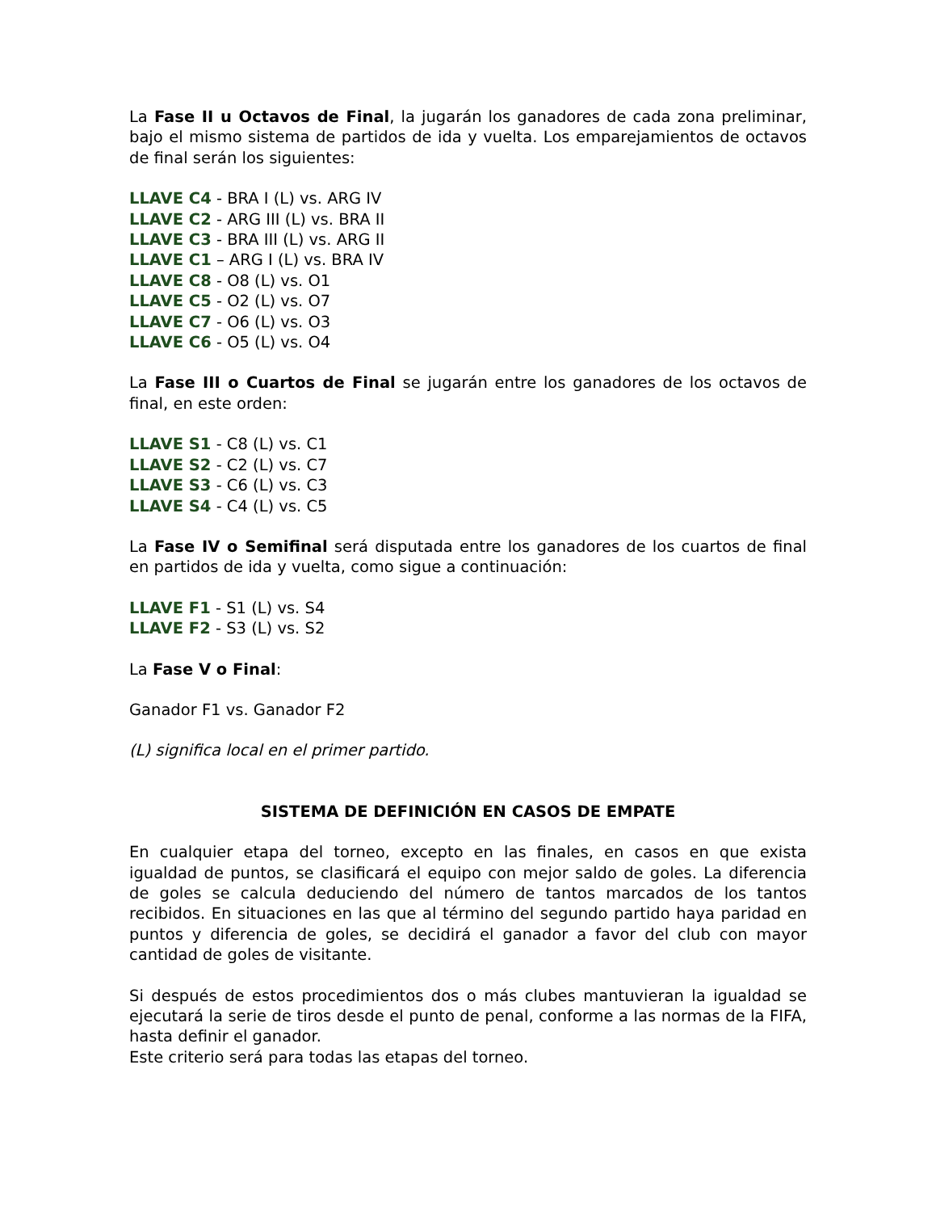La Fase II u Octavos de Final, la jugarán los ganadores de cada zona preliminar, bajo el mismo sistema de partidos de ida y vuelta. Los emparejamientos de octavos de final serán los siguientes:
LLAVE C4 - BRA I (L) vs. ARG IV
LLAVE C2 - ARG III (L) vs. BRA II
LLAVE C3 - BRA III (L) vs. ARG II
LLAVE C1 – ARG I (L) vs. BRA IV
LLAVE C8 - O8 (L) vs. O1
LLAVE C5 - O2 (L) vs. O7
LLAVE C7 - O6 (L) vs. O3
LLAVE C6 - O5 (L) vs. O4
La Fase III o Cuartos de Final se jugarán entre los ganadores de los octavos de final, en este orden:
LLAVE S1 - C8 (L) vs. C1
LLAVE S2 - C2 (L) vs. C7
LLAVE S3 - C6 (L) vs. C3
LLAVE S4 - C4 (L) vs. C5
La Fase IV o Semifinal será disputada entre los ganadores de los cuartos de final en partidos de ida y vuelta, como sigue a continuación:
LLAVE F1 - S1 (L) vs. S4
LLAVE F2 - S3 (L) vs. S2
La Fase V o Final:
Ganador F1 vs. Ganador F2
(L) significa local en el primer partido.
SISTEMA DE DEFINICIÓN EN CASOS DE EMPATE
En cualquier etapa del torneo, excepto en las finales, en casos en que exista igualdad de puntos, se clasificará el equipo con mejor saldo de goles. La diferencia de goles se calcula deduciendo del número de tantos marcados de los tantos recibidos. En situaciones en las que al término del segundo partido haya paridad en puntos y diferencia de goles, se decidirá el ganador a favor del club con mayor cantidad de goles de visitante.
Si después de estos procedimientos dos o más clubes mantuvieran la igualdad se ejecutará la serie de tiros desde el punto de penal, conforme a las normas de la FIFA, hasta definir el ganador.
Este criterio será para todas las etapas del torneo.